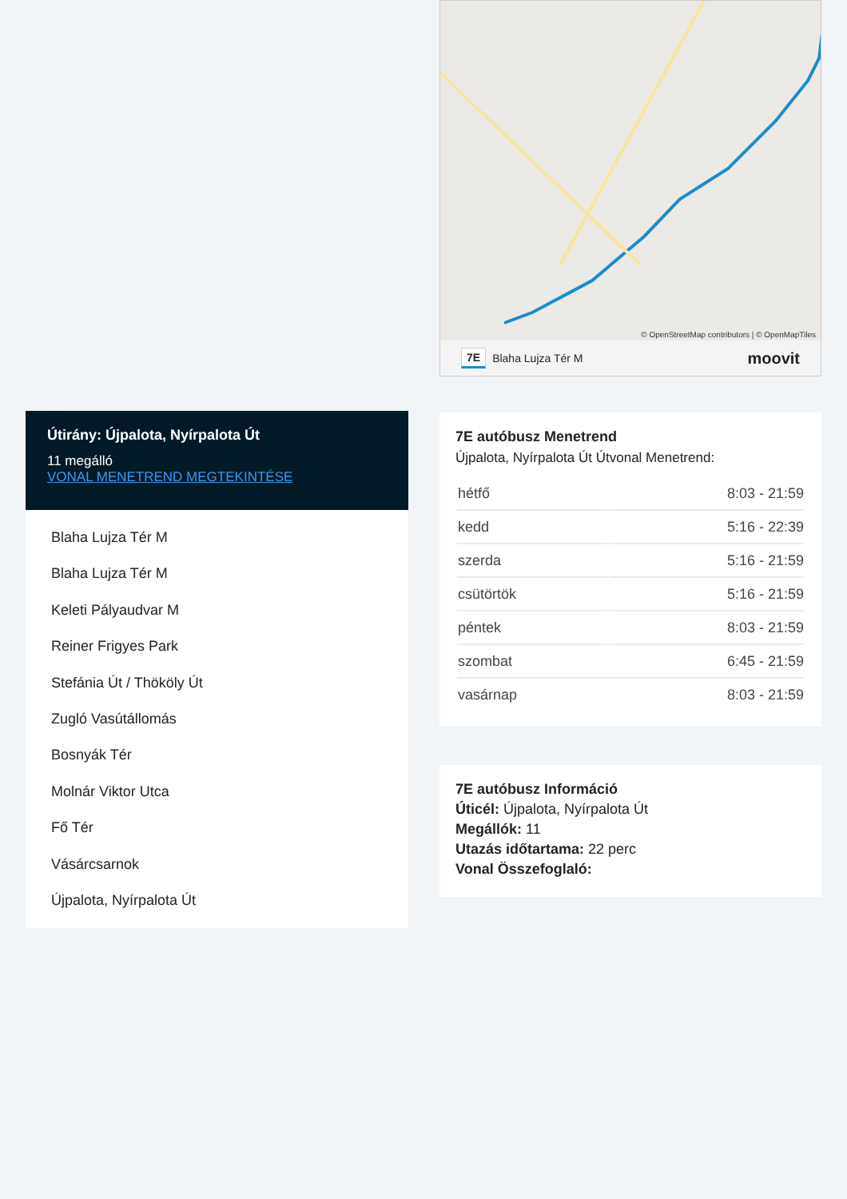© OpenStreetMap contributors | © OpenMapTiles
7E Blaha Lujza Tér M moovit
7E autóbusz Menetrend
Újpalota, Nyírpalota Út Útvonal Menetrend:
| hétfő | 8:03 - 21:59 |
| kedd | 5:16 - 22:39 |
| szerda | 5:16 - 21:59 |
| csütörtök | 5:16 - 21:59 |
| péntek | 8:03 - 21:59 |
| szombat | 6:45 - 21:59 |
| vasárnap | 8:03 - 21:59 |
7E autóbusz Információ
Úticél: Újpalota, Nyírpalota Út
Megállók: 11
Utazás időtartama: 22 perc
Vonal Összefoglaló:
Útirány: Újpalota, Nyírpalota Út
11 megálló
VONAL MENETREND MEGTEKINTÉSE
Blaha Lujza Tér M
Blaha Lujza Tér M
Keleti Pályaudvar M
Reiner Frigyes Park
Stefánia Út / Thököly Út
Zugló Vasútállomás
Bosnyák Tér
Molnár Viktor Utca
Fő Tér
Vásárcsarnok
Újpalota, Nyírpalota Út